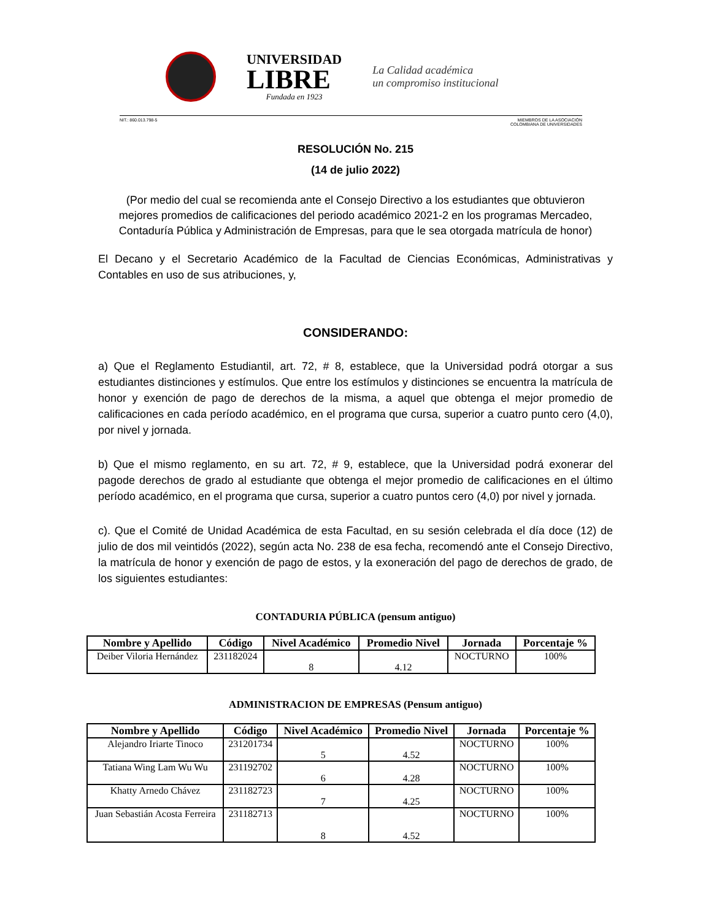UNIVERSIDAD
LIBRE
Fundada en 1923
La Calidad académica
un compromiso institucional
NIT.: 860.013.798-5 MIEMBROS DE LA ASOCIACIÓN
COLOMBIANA DE UNIVERSIDADES
RESOLUCIÓN No. 215
(14 de julio 2022)
(Por medio del cual se recomienda ante el Consejo Directivo a los estudiantes que obtuvieron mejores promedios de calificaciones del periodo académico 2021-2 en los programas Mercadeo, Contaduría Pública y Administración de Empresas, para que le sea otorgada matrícula de honor)
El Decano y el Secretario Académico de la Facultad de Ciencias Económicas, Administrativas y Contables en uso de sus atribuciones, y,
CONSIDERANDO:
a) Que el Reglamento Estudiantil, art. 72, # 8, establece, que la Universidad podrá otorgar a sus estudiantes distinciones y estímulos. Que entre los estímulos y distinciones se encuentra la matrícula de honor y exención de pago de derechos de la misma, a aquel que obtenga el mejor promedio de calificaciones en cada período académico, en el programa que cursa, superior a cuatro punto cero (4,0), por nivel y jornada.
b) Que el mismo reglamento, en su art. 72, # 9, establece, que la Universidad podrá exonerar del pagode derechos de grado al estudiante que obtenga el mejor promedio de calificaciones en el último período académico, en el programa que cursa, superior a cuatro puntos cero (4,0) por nivel y jornada.
c). Que el Comité de Unidad Académica de esta Facultad, en su sesión celebrada el día doce (12) de julio de dos mil veintidós (2022), según acta No. 238 de esa fecha, recomendó ante el Consejo Directivo, la matrícula de honor y exención de pago de estos, y la exoneración del pago de derechos de grado, de los siguientes estudiantes:
CONTADURIA PÚBLICA (pensum antiguo)
| Nombre y Apellido | Código | Nivel Académico | Promedio Nivel | Jornada | Porcentaje % |
| --- | --- | --- | --- | --- | --- |
| Deiber Viloria Hernández | 231182024 | 8 | 4.12 | NOCTURNO | 100% |
ADMINISTRACION DE EMPRESAS (Pensum antiguo)
| Nombre y Apellido | Código | Nivel Académico | Promedio Nivel | Jornada | Porcentaje % |
| --- | --- | --- | --- | --- | --- |
| Alejandro Iriarte Tinoco | 231201734 | 5 | 4.52 | NOCTURNO | 100% |
| Tatiana Wing Lam Wu Wu | 231192702 | 6 | 4.28 | NOCTURNO | 100% |
| Khatty Arnedo Chávez | 231182723 | 7 | 4.25 | NOCTURNO | 100% |
| Juan Sebastián Acosta Ferreira | 231182713 | 8 | 4.52 | NOCTURNO | 100% |